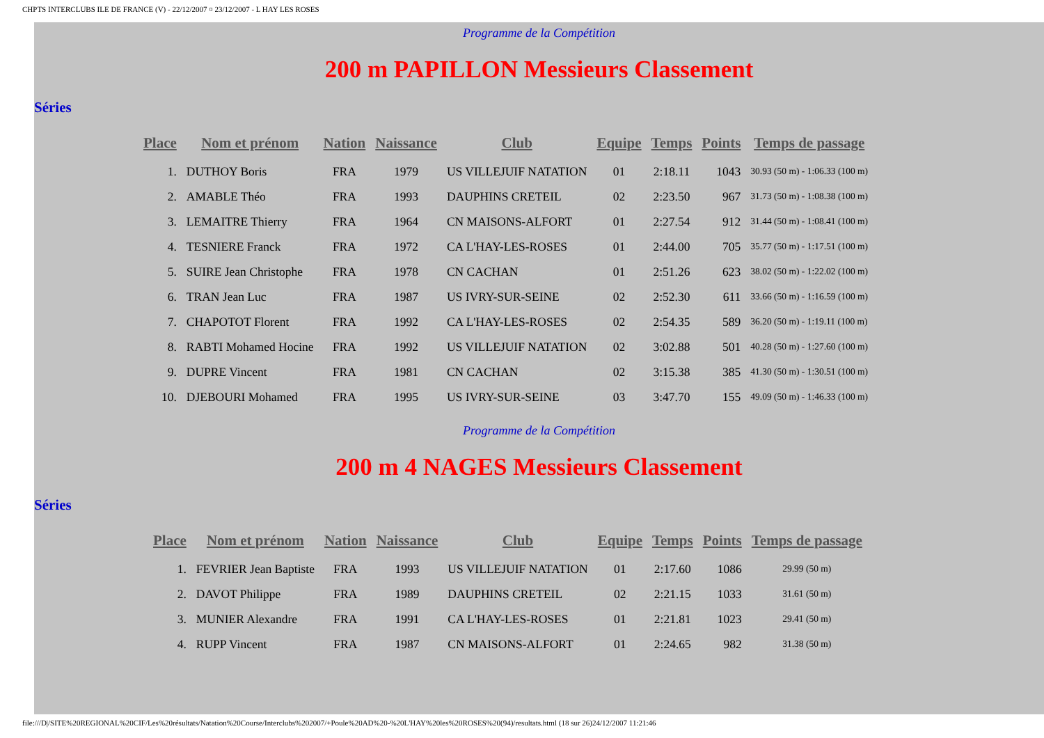CHPTS INTERCLUBS ILE DE FRANCE (V) - 22/12/2007 ¤ 23/12/2007 - L HAY LES ROSES
Programme de la Compétition
200 m PAPILLON Messieurs Classement
Séries
| Place | Nom et prénom | Nation | Naissance | Club | Equipe | Temps | Points | Temps de passage |
| --- | --- | --- | --- | --- | --- | --- | --- | --- |
| 1. | DUTHOY Boris | FRA | 1979 | US VILLEJUIF NATATION | 01 | 2:18.11 | 1043 | 30.93 (50 m) - 1:06.33 (100 m) |
| 2. | AMABLE Théo | FRA | 1993 | DAUPHINS CRETEIL | 02 | 2:23.50 | 967 | 31.73 (50 m) - 1:08.38 (100 m) |
| 3. | LEMAITRE Thierry | FRA | 1964 | CN MAISONS-ALFORT | 01 | 2:27.54 | 912 | 31.44 (50 m) - 1:08.41 (100 m) |
| 4. | TESNIERE Franck | FRA | 1972 | CA L'HAY-LES-ROSES | 01 | 2:44.00 | 705 | 35.77 (50 m) - 1:17.51 (100 m) |
| 5. | SUIRE Jean Christophe | FRA | 1978 | CN CACHAN | 01 | 2:51.26 | 623 | 38.02 (50 m) - 1:22.02 (100 m) |
| 6. | TRAN Jean Luc | FRA | 1987 | US IVRY-SUR-SEINE | 02 | 2:52.30 | 611 | 33.66 (50 m) - 1:16.59 (100 m) |
| 7. | CHAPOTOT Florent | FRA | 1992 | CA L'HAY-LES-ROSES | 02 | 2:54.35 | 589 | 36.20 (50 m) - 1:19.11 (100 m) |
| 8. | RABTI Mohamed Hocine | FRA | 1992 | US VILLEJUIF NATATION | 02 | 3:02.88 | 501 | 40.28 (50 m) - 1:27.60 (100 m) |
| 9. | DUPRE Vincent | FRA | 1981 | CN CACHAN | 02 | 3:15.38 | 385 | 41.30 (50 m) - 1:30.51 (100 m) |
| 10. | DJEBOURI Mohamed | FRA | 1995 | US IVRY-SUR-SEINE | 03 | 3:47.70 | 155 | 49.09 (50 m) - 1:46.33 (100 m) |
Programme de la Compétition
200 m 4 NAGES Messieurs Classement
Séries
| Place | Nom et prénom | Nation | Naissance | Club | Equipe | Temps | Points | Temps de passage |
| --- | --- | --- | --- | --- | --- | --- | --- | --- |
| 1. | FEVRIER Jean Baptiste | FRA | 1993 | US VILLEJUIF NATATION | 01 | 2:17.60 | 1086 | 29.99 (50 m) |
| 2. | DAVOT Philippe | FRA | 1989 | DAUPHINS CRETEIL | 02 | 2:21.15 | 1033 | 31.61 (50 m) |
| 3. | MUNIER Alexandre | FRA | 1991 | CA L'HAY-LES-ROSES | 01 | 2:21.81 | 1023 | 29.41 (50 m) |
| 4. | RUPP Vincent | FRA | 1987 | CN MAISONS-ALFORT | 01 | 2:24.65 | 982 | 31.38 (50 m) |
file:///D|/SITE%20REGIONAL%20CIF/Les%20résultats/Natation%20Course/Interclubs%202007/+Poule%20AD%20-%20L'HAY%20les%20ROSES%20(94)/resultats.html (18 sur 26)24/12/2007 11:21:46